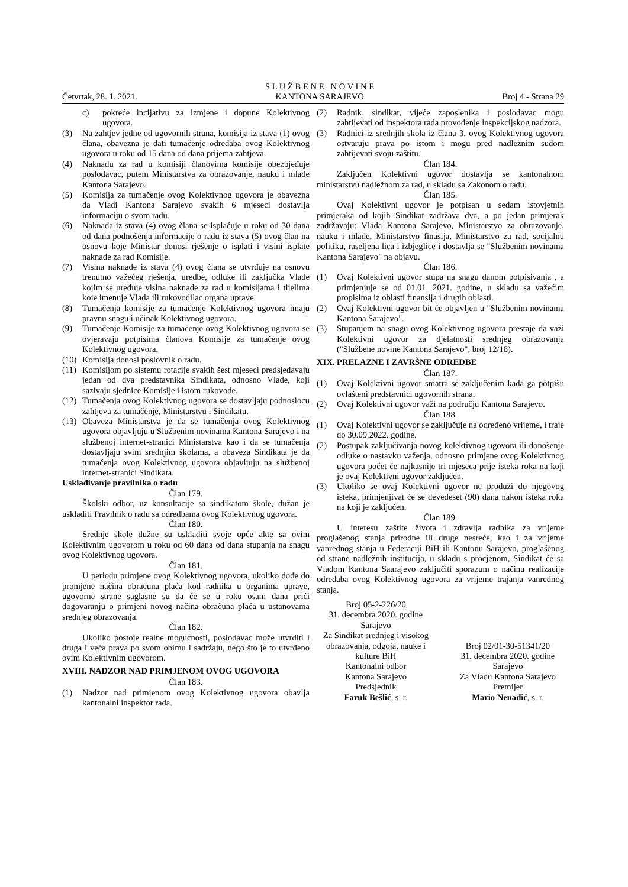Četvrtak, 28. 1. 2021.
S L U Ž B E N E N O V I N E
KANTONA SARAJEVO
Broj 4 - Strana 29
c) pokreće incijativu za izmjene i dopune Kolektivnog ugovora.
(3) Na zahtjev jedne od ugovornih strana, komisija iz stava (1) ovog člana, obavezna je dati tumačenje odredaba ovog Kolektivnog ugovora u roku od 15 dana od dana prijema zahtjeva.
(4) Naknadu za rad u komisiji članovima komisije obezbjeđuje poslodavac, putem Ministarstva za obrazovanje, nauku i mlade Kantona Sarajevo.
(5) Komisija za tumačenje ovog Kolektivnog ugovora je obavezna da Vladi Kantona Sarajevo svakih 6 mjeseci dostavlja informaciju o svom radu.
(6) Naknada iz stava (4) ovog člana se isplaćuje u roku od 30 dana od dana podnošenja informacije o radu iz stava (5) ovog član na osnovu koje Ministar donosi rješenje o isplati i visini isplate naknade za rad Komisije.
(7) Visina naknade iz stava (4) ovog člana se utvrđuje na osnovu trenutno važećeg rješenja, uredbe, odluke ili zaključka Vlade kojim se uređuje visina naknade za rad u komisijama i tijelima koje imenuje Vlada ili rukovodilac organa uprave.
(8) Tumačenja komisije za tumačenje Kolektivnog ugovora imaju pravnu snagu i učinak Kolektivnog ugovora.
(9) Tumačenje Komisije za tumačenje ovog Kolektivnog ugovora se ovjeravaju potpisima članova Komisije za tumačenje ovog Kolektivnog ugovora.
(10)
Komisija donosi poslovnik o radu.
(11)
Komisijom po sistemu rotacije svakih šest mjeseci predsjedavaju jedan od dva predstavnika Sindikata, odnosno Vlade, koji sazivaju sjednice Komisije i istom rukovode.
(12)
Tumačenja ovog Kolektivnog ugovora se dostavljaju podnosiocu zahtjeva za tumačenje, Ministarstvu i Sindikatu.
(13)
Obaveza Ministarstva je da se tumačenja ovog Kolektivnog ugovora objavljuju u Službenim novinama Kantona Sarajevo i na službenoj internet-stranici Ministarstva kao i da se tumačenja dostavljaju svim srednjim školama, a obaveza Sindikata je da tumačenja ovog Kolektivnog ugovora objavljuju na službenoj internet-stranici Sindikata.
Usklađivanje pravilnika o radu
Član 179.
Školski odbor, uz konsultacije sa sindikatom škole, dužan je uskladiti Pravilnik o radu sa odredbama ovog Kolektivnog ugovora.
Član 180.
Srednje škole dužne su uskladiti svoje opće akte sa ovim Kolektivnim ugovorom u roku od 60 dana od dana stupanja na snagu ovog Kolektivnog ugovora.
Član 181.
U periodu primjene ovog Kolektivnog ugovora, ukoliko dođe do promjene načina obračuna plaća kod radnika u organima uprave, ugovorne strane saglasne su da će se u roku osam dana prići dogovaranju o primjeni novog načina obračuna plaća u ustanovama srednjeg obrazovanja.
Član 182.
Ukoliko postoje realne mogućnosti, poslodavac može utvrditi i druga i veća prava po svom obimu i sadržaju, nego što je to utvrđeno ovim Kolektivnim ugovorom.
XVIII. NADZOR NAD PRIMJENOM OVOG UGOVORA
Član 183.
(1) Nadzor nad primjenom ovog Kolektivnog ugovora obavlja kantonalni inspektor rada.
(2) Radnik, sindikat, vijeće zaposlenika i poslodavac mogu zahtijevati od inspektora rada provođenje inspekcijskog nadzora.
(3) Radnici iz srednjih škola iz člana 3. ovog Kolektivnog ugovora ostvaruju prava po istom i mogu pred nadležnim sudom zahtijevati svoju zaštitu.
Član 184.
Zaključen Kolektivni ugovor dostavlja se kantonalnom ministarstvu nadležnom za rad, u skladu sa Zakonom o radu.
Član 185.
Ovaj Kolektivni ugovor je potpisan u sedam istovjetnih primjeraka od kojih Sindikat zadržava dva, a po jedan primjerak zadržavaju: Vlada Kantona Sarajevo, Ministarstvo za obrazovanje, nauku i mlade, Ministarstvo finasija, Ministarstvo za rad, socijalnu politiku, raseljena lica i izbjeglice i dostavlja se "Službenim novinama Kantona Sarajevo" na objavu.
Član 186.
(1) Ovaj Kolektivni ugovor stupa na snagu danom potpisivanja , a primjenjuje se od 01.01. 2021. godine, u skladu sa važećim propisima iz oblasti finansija i drugih oblasti.
(2) Ovaj Kolektivni ugovor bit će objavljen u "Službenim novinama Kantona Sarajevo".
(3) Stupanjem na snagu ovog Kolektivnog ugovora prestaje da važi Kolektivni ugovor za djelatnosti srednjeg obrazovanja ("Službene novine Kantona Sarajevo", broj 12/18).
XIX. PRELAZNE I ZAVRŠNE ODREDBE
Član 187.
(1) Ovaj Kolektivni ugovor smatra se zaključenim kada ga potpišu ovlašteni predstavnici ugovornih strana.
(2) Ovaj Kolektivni ugovor važi na području Kantona Sarajevo.
Član 188.
(1) Ovaj Kolektivni ugovor se zaključuje na određeno vrijeme, i traje do 30.09.2022. godine.
(2) Postupak zaključivanja novog kolektivnog ugovora ili donošenje odluke o nastavku važenja, odnosno primjene ovog Kolektivnog ugovora počet će najkasnije tri mjeseca prije isteka roka na koji je ovaj Kolektivni ugovor zaključen.
(3) Ukoliko se ovaj Kolektivni ugovor ne produži do njegovog isteka, primjenjivat će se devedeset (90) dana nakon isteka roka na koji je zaključen.
Član 189.
U interesu zaštite života i zdravlja radnika za vrijeme proglašenog stanja prirodne ili druge nesreće, kao i za vrijeme vanrednog stanja u Federaciji BiH ili Kantonu Sarajevo, proglašenog od strane nadležnih institucija, u skladu s procjenom, Sindikat će sa Vladom Kantona Saarajevo zaključiti sporazum o načinu realizacije odredaba ovog Kolektivnog ugovora za vrijeme trajanja vanrednog stanja.
Broj 05-2-226/20
31. decembra 2020. godine
Sarajevo
Za Sindikat srednjeg i visokog obrazovanja, odgoja, nauke i kulture BiH
Kantonalni odbor
Kantona Sarajevo
Predsjednik
Faruk Bešlić, s. r.
Broj 02/01-30-51341/20
31. decembra 2020. godine
Sarajevo
Za Vladu Kantona Sarajevo
Premijer
Mario Nenadić, s. r.